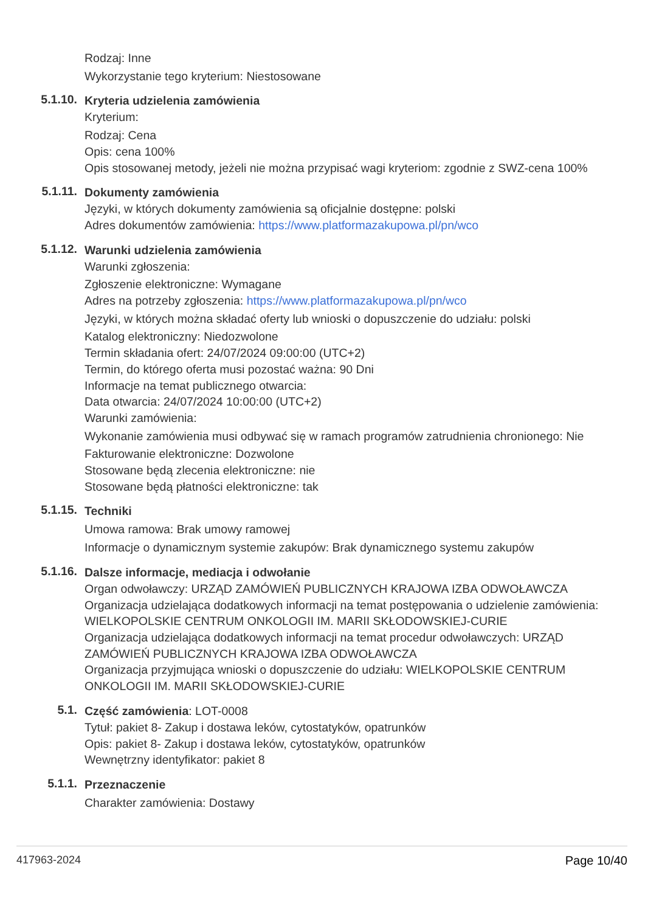Rodzaj: Inne
Wykorzystanie tego kryterium: Niestosowane
5.1.10.
Kryteria udzielenia zamówienia
Kryterium:
Rodzaj: Cena
Opis: cena 100%
Opis stosowanej metody, jeżeli nie można przypisać wagi kryteriom: zgodnie z SWZ-cena 100%
5.1.11.
Dokumenty zamówienia
Języki, w których dokumenty zamówienia są oficjalnie dostępne: polski
Adres dokumentów zamówienia: https://www.platformazakupowa.pl/pn/wco
5.1.12.
Warunki udzielenia zamówienia
Warunki zgłoszenia:
Zgłoszenie elektroniczne: Wymagane
Adres na potrzeby zgłoszenia: https://www.platformazakupowa.pl/pn/wco
Języki, w których można składać oferty lub wnioski o dopuszczenie do udziału: polski
Katalog elektroniczny: Niedozwolone
Termin składania ofert: 24/07/2024 09:00:00 (UTC+2)
Termin, do którego oferta musi pozostać ważna: 90 Dni
Informacje na temat publicznego otwarcia:
Data otwarcia: 24/07/2024 10:00:00 (UTC+2)
Warunki zamówienia:
Wykonanie zamówienia musi odbywać się w ramach programów zatrudnienia chronionego: Nie
Fakturowanie elektroniczne: Dozwolone
Stosowane będą zlecenia elektroniczne: nie
Stosowane będą płatności elektroniczne: tak
5.1.15.
Techniki
Umowa ramowa: Brak umowy ramowej
Informacje o dynamicznym systemie zakupów: Brak dynamicznego systemu zakupów
5.1.16.
Dalsze informacje, mediacja i odwołanie
Organ odwoławczy: URZĄD ZAMÓWIEŃ PUBLICZNYCH KRAJOWA IZBA ODWOŁAWCZA
Organizacja udzielająca dodatkowych informacji na temat postępowania o udzielenie zamówienia: WIELKOPOLSKIE CENTRUM ONKOLOGII IM. MARII SKŁODOWSKIEJ-CURIE
Organizacja udzielająca dodatkowych informacji na temat procedur odwoławczych: URZĄD ZAMÓWIEŃ PUBLICZNYCH KRAJOWA IZBA ODWOŁAWCZA
Organizacja przyjmująca wnioski o dopuszczenie do udziału: WIELKOPOLSKIE CENTRUM ONKOLOGII IM. MARII SKŁODOWSKIEJ-CURIE
5.1.
Część zamówienia: LOT-0008
Tytuł: pakiet 8- Zakup i dostawa leków, cytostatyków, opatrunków
Opis: pakiet 8- Zakup i dostawa leków, cytostatyków, opatrunków
Wewnętrzny identyfikator: pakiet 8
5.1.1.
Przeznaczenie
Charakter zamówienia: Dostawy
417963-2024 Page 10/40